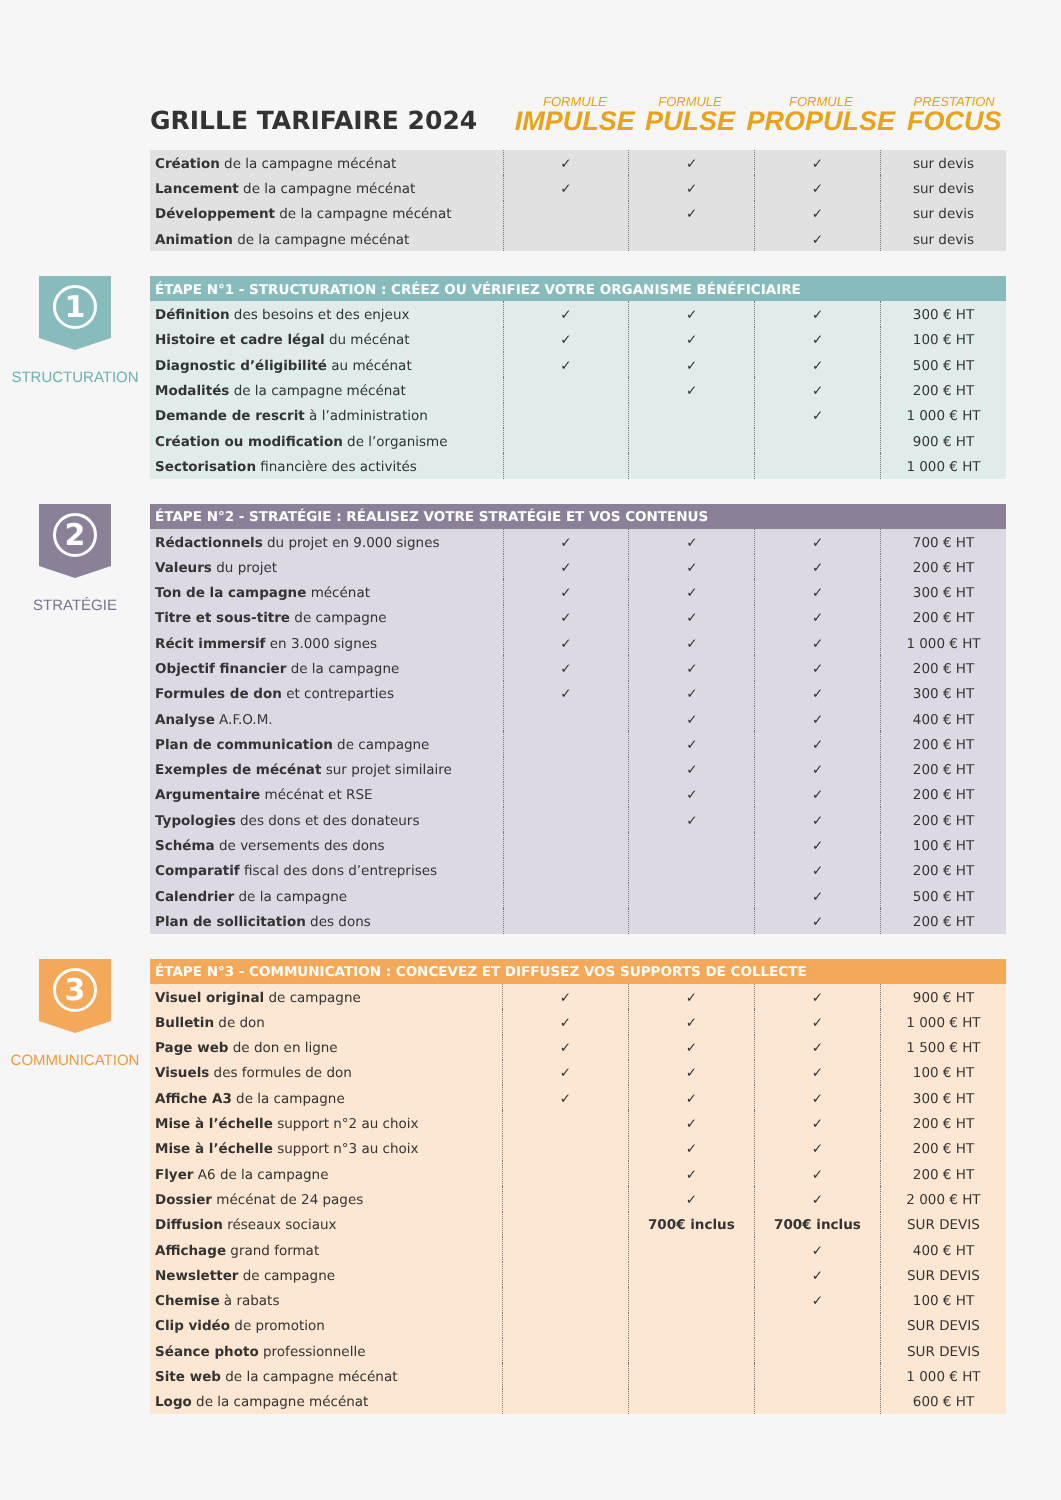| GRILLE TARIFAIRE 2024 | FORMULE IMPULSE | FORMULE PULSE | FORMULE PROPULSE | PRESTATION FOCUS |
| --- | --- | --- | --- | --- |
| Création de la campagne mécénat | ✓ | ✓ | ✓ | sur devis |
| Lancement de la campagne mécénat | ✓ | ✓ | ✓ | sur devis |
| Développement de la campagne mécénat | | ✓ | ✓ | sur devis |
| Animation de la campagne mécénat | | | ✓ | sur devis |
1
STRUCTURATION
| ÉTAPE N°1 - STRUCTURATION : CRÉEZ OU VÉRIFIEZ VOTRE ORGANISME BÉNÉFICIAIRE | | | | |
| Définition des besoins et des enjeux | ✓ | ✓ | ✓ | 300 € HT |
| Histoire et cadre légal du mécénat | ✓ | ✓ | ✓ | 100 € HT |
| Diagnostic d’éligibilité au mécénat | ✓ | ✓ | ✓ | 500 € HT |
| Modalités de la campagne mécénat | | ✓ | ✓ | 200 € HT |
| Demande de rescrit à l’administration | | | ✓ | 1 000 € HT |
| Création ou modification de l’organisme | | | | 900 € HT |
| Sectorisation financière des activités | | | | 1 000 € HT |
2
STRATÉGIE
| ÉTAPE N°2 - STRATÉGIE : RÉALISEZ VOTRE STRATÉGIE ET VOS CONTENUS | | | | |
| Rédactionnels du projet en 9.000 signes | ✓ | ✓ | ✓ | 700 € HT |
| Valeurs du projet | ✓ | ✓ | ✓ | 200 € HT |
| Ton de la campagne mécénat | ✓ | ✓ | ✓ | 300 € HT |
| Titre et sous-titre de campagne | ✓ | ✓ | ✓ | 200 € HT |
| Récit immersif en 3.000 signes | ✓ | ✓ | ✓ | 1 000 € HT |
| Objectif financier de la campagne | ✓ | ✓ | ✓ | 200 € HT |
| Formules de don et contreparties | ✓ | ✓ | ✓ | 300 € HT |
| Analyse A.F.O.M. | | ✓ | ✓ | 400 € HT |
| Plan de communication de campagne | | ✓ | ✓ | 200 € HT |
| Exemples de mécénat sur projet similaire | | ✓ | ✓ | 200 € HT |
| Argumentaire mécénat et RSE | | ✓ | ✓ | 200 € HT |
| Typologies des dons et des donateurs | | ✓ | ✓ | 200 € HT |
| Schéma de versements des dons | | | ✓ | 100 € HT |
| Comparatif fiscal des dons d’entreprises | | | ✓ | 200 € HT |
| Calendrier de la campagne | | | ✓ | 500 € HT |
| Plan de sollicitation des dons | | | ✓ | 200 € HT |
3
COMMUNICATION
| ÉTAPE N°3 - COMMUNICATION : CONCEVEZ ET DIFFUSEZ VOS SUPPORTS DE COLLECTE | | | | |
| Visuel original de campagne | ✓ | ✓ | ✓ | 900 € HT |
| Bulletin de don | ✓ | ✓ | ✓ | 1 000 € HT |
| Page web de don en ligne | ✓ | ✓ | ✓ | 1 500 € HT |
| Visuels des formules de don | ✓ | ✓ | ✓ | 100 € HT |
| Affiche A3 de la campagne | ✓ | ✓ | ✓ | 300 € HT |
| Mise à l’échelle support n°2 au choix | | ✓ | ✓ | 200 € HT |
| Mise à l’échelle support n°3 au choix | | ✓ | ✓ | 200 € HT |
| Flyer A6 de la campagne | | ✓ | ✓ | 200 € HT |
| Dossier mécénat de 24 pages | | ✓ | ✓ | 2 000 € HT |
| Diffusion réseaux sociaux | | 700€ inclus | 700€ inclus | SUR DEVIS |
| Affichage grand format | | | ✓ | 400 € HT |
| Newsletter de campagne | | | ✓ | SUR DEVIS |
| Chemise à rabats | | | ✓ | 100 € HT |
| Clip vidéo de promotion | | | | SUR DEVIS |
| Séance photo professionnelle | | | | SUR DEVIS |
| Site web de la campagne mécénat | | | | 1 000 € HT |
| Logo de la campagne mécénat | | | | 600 € HT |